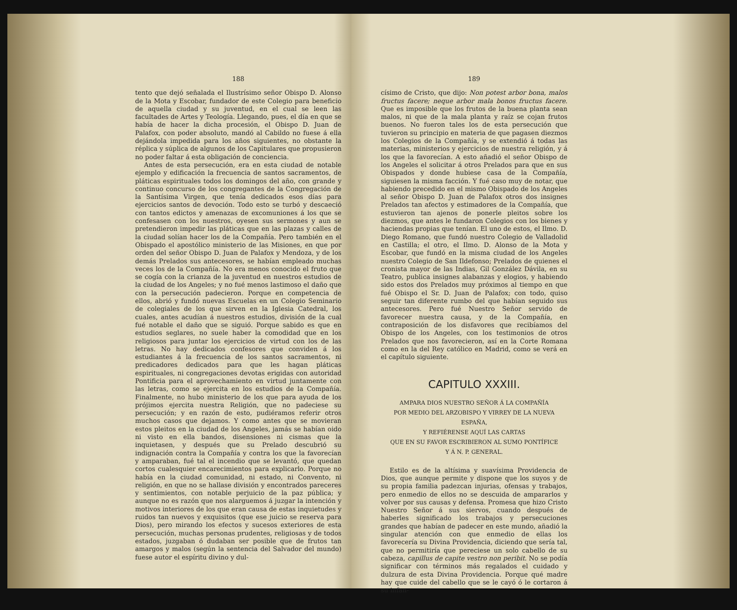188
tento que dejó señalada el Ilustrísimo señor Obispo D. Alonso de la Mota y Escobar, fundador de este Colegio para beneficio de aquella ciudad y su juventud, en el cual se leen las facultades de Artes y Teología. Llegando, pues, el día en que se había de hacer la dicha procesión, el Obispo D. Juan de Palafox, con poder absoluto, mandó al Cabildo no fuese á ella dejándola impedida para los años siguientes, no obstante la réplica y súplica de algunos de los Capitulares que propusieron no poder faltar á esta obligación de conciencia.
Antes de esta persecución, era en esta ciudad de notable ejemplo y edificación la frecuencia de santos sacramentos, de pláticas espirituales todos los domingos del año, con grande y continuo concurso de los congregantes de la Congregación de la Santísima Virgen, que tenía dedicados esos días para ejercicios santos de devoción. Todo esto se turbó y descaeció con tantos edictos y amenazas de excomuniones á los que se confesasen con los nuestros, oyesen sus sermones y aun se pretendieron impedir las pláticas que en las plazas y calles de la ciudad solían hacer los de la Compañía. Pero también en el Obispado el apostólico ministerio de las Misiones, en que por orden del señor Obispo D. Juan de Palafox y Mendoza, y de los demás Prelados sus antecesores, se habían empleado muchas veces los de la Compañía. No era menos conocido el fruto que se cogía con la crianza de la juventud en nuestros estudios de la ciudad de los Angeles; y no fué menos lastimoso el daño que con la persecución padecieron. Porque en competencia de ellos, abrió y fundó nuevas Escuelas en un Colegio Seminario de colegiales de los que sirven en la Iglesia Catedral, los cuales, antes acudían á nuestros estudios, división de la cual fué notable el daño que se siguió. Porque sabido es que en estudios seglares, no suele haber la comodidad que en los religiosos para juntar los ejercicios de virtud con los de las letras. No hay dedicados confesores que conviden á los estudiantes á la frecuencia de los santos sacramentos, ni predicadores dedicados para que les hagan pláticas espirituales, ni congregaciones devotas erigidas con autoridad Pontificia para el aprovechamiento en virtud juntamente con las letras, como se ejercita en los estudios de la Compañía. Finalmente, no hubo ministerio de los que para ayuda de los prójimos ejercita nuestra Religión, que no padeciese su persecución; y en razón de esto, pudiéramos referir otros muchos casos que dejamos. Y como antes que se movieran estos pleitos en la ciudad de los Angeles, jamás se habían oido ni visto en ella bandos, disensiones ni cismas que la inquietasen, y después que su Prelado descubrió su indignación contra la Compañía y contra los que la favorecían y amparaban, fué tal el incendio que se levantó, que quedan cortos cualesquier encarecimientos para explicarlo. Porque no había en la ciudad comunidad, ni estado, ni Convento, ni religión, en que no se hallase división y encontrados pareceres y sentimientos, con notable perjuicio de la paz pública; y aunque no es razón que nos alarguemos á juzgar la intención y motivos interiores de los que eran causa de estas inquietudes y ruidos tan nuevos y exquisitos (que ese juicio se reserva para Dios), pero mirando los efectos y sucesos exteriores de esta persecución, muchas personas prudentes, religiosas y de todos estados, juzgaban ó dudaban ser posible que de frutos tan amargos y malos (según la sentencia del Salvador del mundo) fuese autor el espíritu divino y dul-
189
císimo de Cristo, que dijo: Non potest arbor bona, malos fructus facere; neque arbor mala bonos fructus facere. Que es imposible que los frutos de la buena planta sean malos, ni que de la mala planta y raíz se cojan frutos buenos. No fueron tales los de esta persecución que tuvieron su principio en materia de que pagasen diezmos los Colegios de la Compañía, y se extendió á todas las materias, ministerios y ejercicios de nuestra religión, y á los que la favorecían. A esto añadió el señor Obispo de los Angeles el solicitar á otros Prelados para que en sus Obispados y donde hubiese casa de la Compañía, siguiesen la misma facción. Y fué caso muy de notar, que habiendo precedido en el mismo Obispado de los Angeles al señor Obispo D. Juan de Palafox otros dos insignes Prelados tan afectos y estimadores de la Compañía, que estuvieron tan ajenos de ponerle pleitos sobre los diezmos, que antes le fundaron Colegios con los bienes y haciendas propias que tenían. El uno de estos, el Ilmo. D. Diego Romano, que fundó nuestro Colegio de Valladolid en Castilla; el otro, el Ilmo. D. Alonso de la Mota y Escobar, que fundó en la misma ciudad de los Angeles nuestro Colegio de San Ildefonso; Prelados de quienes el cronista mayor de las Indias, Gil González Dávila, en su Teatro, publica insignes alabanzas y elogios, y habiendo sido estos dos Prelados muy próximos al tiempo en que fué Obispo el Sr. D. Juan de Palafox; con todo, quiso seguir tan diferente rumbo del que habían seguido sus antecesores. Pero fué Nuestro Señor servido de favorecer nuestra causa, y de la Compañía, en contraposición de los disfavores que recibíamos del Obispo de los Angeles, con los testimonios de otros Prelados que nos favorecieron, así en la Corte Romana como en la del Rey católico en Madrid, como se verá en el capítulo siguiente.
CAPITULO XXXIII.
AMPARA DIOS NUESTRO SEÑOR Á LA COMPAÑÍA
POR MEDIO DEL ARZOBISPO Y VIRREY DE LA NUEVA ESPAÑA,
Y REFIÉRENSE AQUÍ LAS CARTAS
QUE EN SU FAVOR ESCRIBIERON AL SUMO PONTÍFICE
Y Á N. P. GENERAL.
Estilo es de la altísima y suavísima Providencia de Dios, que aunque permite y dispone que los suyos y de su propia familia padezcan injurias, ofensas y trabajos, pero enmedio de ellos no se descuida de ampararlos y volver por sus causas y defensa. Promesa que hizo Cristo Nuestro Señor á sus siervos, cuando después de haberles significado los trabajos y persecuciones grandes que habían de padecer en este mundo, añadió la singular atención con que enmedio de ellas los favorecería su Divina Providencia, diciendo que sería tal, que no permitiría que pereciese un solo cabello de su cabeza, capillus de capite vestro non peribit. No se podía significar con términos más regalados el cuidado y dulzura de esta Divina Providencia. Porque qué madre hay que cuide del cabello que se le cayó ó le cortaron á su infan-